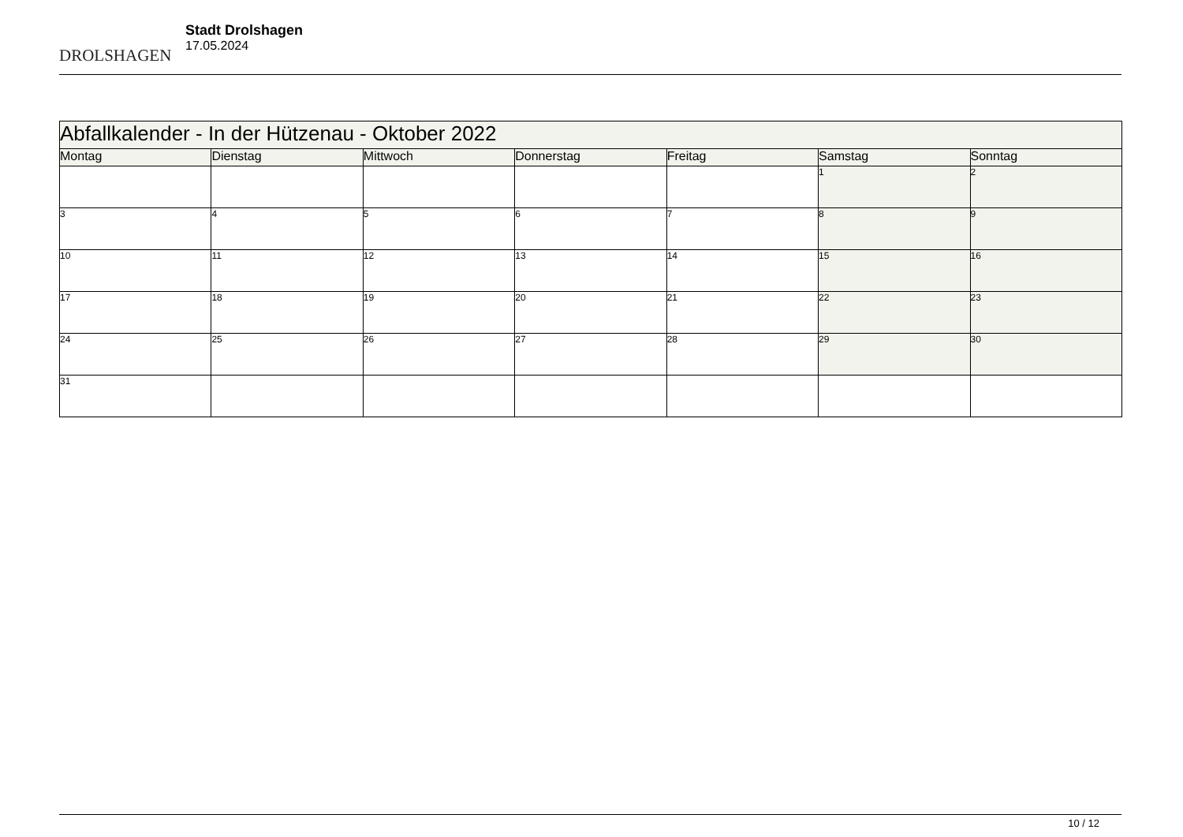DROLSHAGEN
Stadt Drolshagen
17.05.2024
| Abfallkalender - In der Hützenau - Oktober 2022 | | | | | | |
| --- | --- | --- | --- | --- | --- | --- |
| Montag | Dienstag | Mittwoch | Donnerstag | Freitag | Samstag | Sonntag |
| | | | | | 1 | 2 |
| 3 | 4 | 5 | 6 | 7 | 8 | 9 |
| 10 | 11 | 12 | 13 | 14 | 15 | 16 |
| 17 | 18 | 19 | 20 | 21 | 22 | 23 |
| 24 | 25 | 26 | 27 | 28 | 29 | 30 |
| 31 | | | | | | |
10 / 12